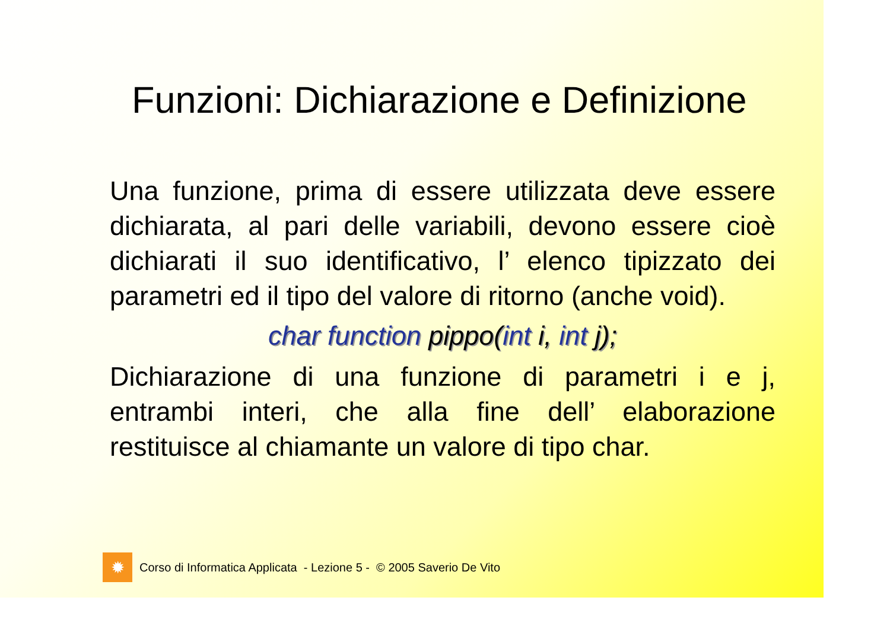Funzioni: Dichiarazione e Definizione
Una funzione, prima di essere utilizzata deve essere dichiarata, al pari delle variabili, devono essere cioè dichiarati il suo identificativo, l’ elenco tipizzato dei parametri ed il tipo del valore di ritorno (anche void).
char function pippo(int i, int j);
Dichiarazione di una funzione di parametri i e j, entrambi interi, che alla fine dell’ elaborazione restituisce al chiamante un valore di tipo char.
✹
Corso di Informatica Applicata - Lezione 5 - © 2005 Saverio De Vito